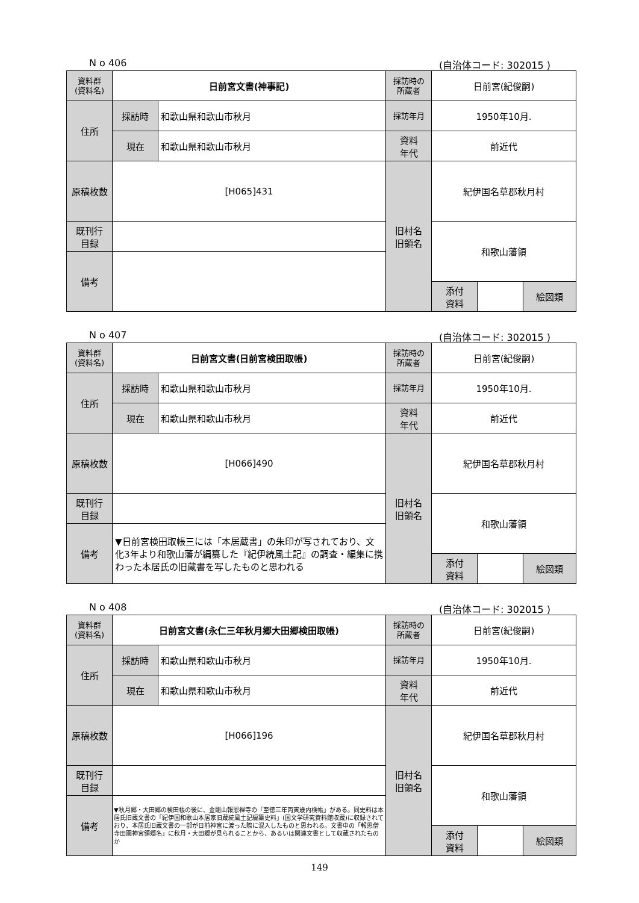N o 406 (自治体コード: 302015 )
| 資料群 (資料名) | 日前宮文書(神事記) | | 採訪時の 所蔵者 | 日前宮(紀俊嗣) | | | |
| 住所 | 採訪時 | 和歌山県和歌山市秋月 | 採訪年月 | 1950年10月. | | | |
| | 現在 | 和歌山県和歌山市秋月 | 資料 年代 | 前近代 | | | |
| 原稿枚数 | [H065]431 | | 旧村名 旧領名 | 紀伊国名草郡秋月村 | | | |
| 既刊行 目録 | | | | 和歌山藩領 | | | |
| 備考 | | | | | | | |
| | | | | 添付 資料 | | 絵図類 | |
N o 407 (自治体コード: 302015 )
| 資料群 (資料名) | 日前宮文書(日前宮検田取帳) | | 採訪時の 所蔵者 | 日前宮(紀俊嗣) | | | |
| 住所 | 採訪時 | 和歌山県和歌山市秋月 | 採訪年月 | 1950年10月. | | | |
| | 現在 | 和歌山県和歌山市秋月 | 資料 年代 | 前近代 | | | |
| 原稿枚数 | [H066]490 | | 旧村名 旧領名 | 紀伊国名草郡秋月村 | | | |
| 既刊行 目録 | | | | 和歌山藩領 | | | |
| 備考 | ▼日前宮検田取帳三には「本居蔵書」の朱印が写されており、文化3年より和歌山藩が編纂した『紀伊続風土記』の調査・編集に携わった本居氏の旧蔵書を写したものと思われる | | | | | | |
| | | | | 添付 資料 | | 絵図類 | |
N o 408 (自治体コード: 302015 )
| 資料群 (資料名) | 日前宮文書(永仁三年秋月郷大田郷検田取帳) | | 採訪時の 所蔵者 | 日前宮(紀俊嗣) | | | |
| 住所 | 採訪時 | 和歌山県和歌山市秋月 | 採訪年月 | 1950年10月. | | | |
| | 現在 | 和歌山県和歌山市秋月 | 資料 年代 | 前近代 | | | |
| 原稿枚数 | [H066]196 | | 旧村名 旧領名 | 紀伊国名草郡秋月村 | | | |
| 既刊行 目録 | | | | 和歌山藩領 | | | |
| 備考 | ▼秋月郷・大田郷の検田帳の後に、金剛山報恩禅寺の「至徳三年丙寅歳内検帳」がある。同史料は本居氏旧蔵文書の「紀伊国和歌山本居家旧蔵続風土記編纂史料」(国文学研究資料館収蔵)に収録されており、本居氏旧蔵文書の一部が日前神宮に渡った際に混入したものと思われる。文書中の「報恩僧寺田園神宮領郷名」に秋月・大田郷が見られることから、あるいは関連文書として収蔵されたものか | | | | | | |
| | | | | 添付 資料 | | 絵図類 | |
149